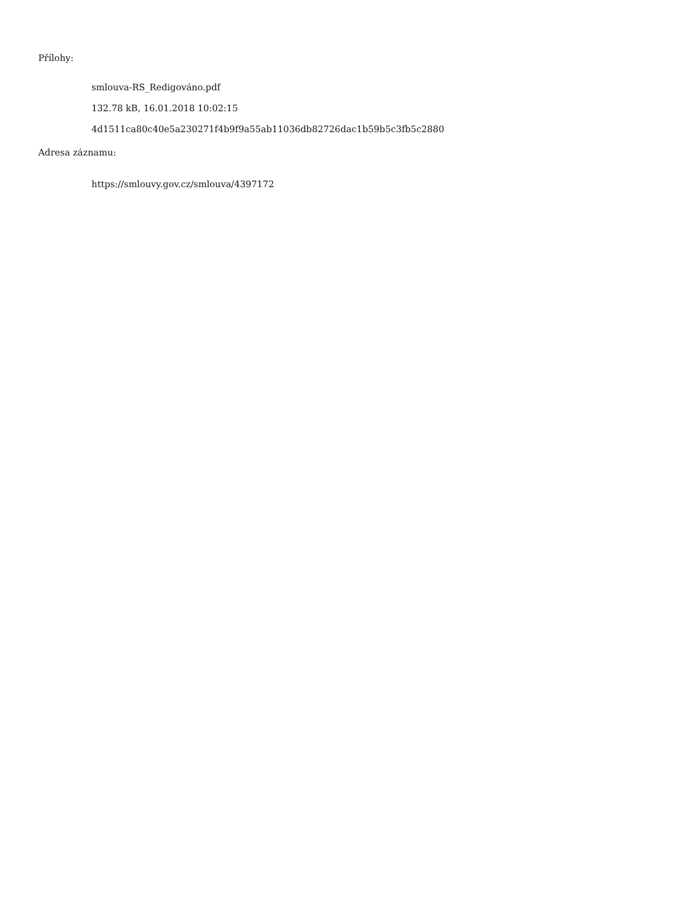Přílohy:
smlouva-RS_Redigováno.pdf
132.78 kB, 16.01.2018 10:02:15
4d1511ca80c40e5a230271f4b9f9a55ab11036db82726dac1b59b5c3fb5c2880
Adresa záznamu:
https://smlouvy.gov.cz/smlouva/4397172